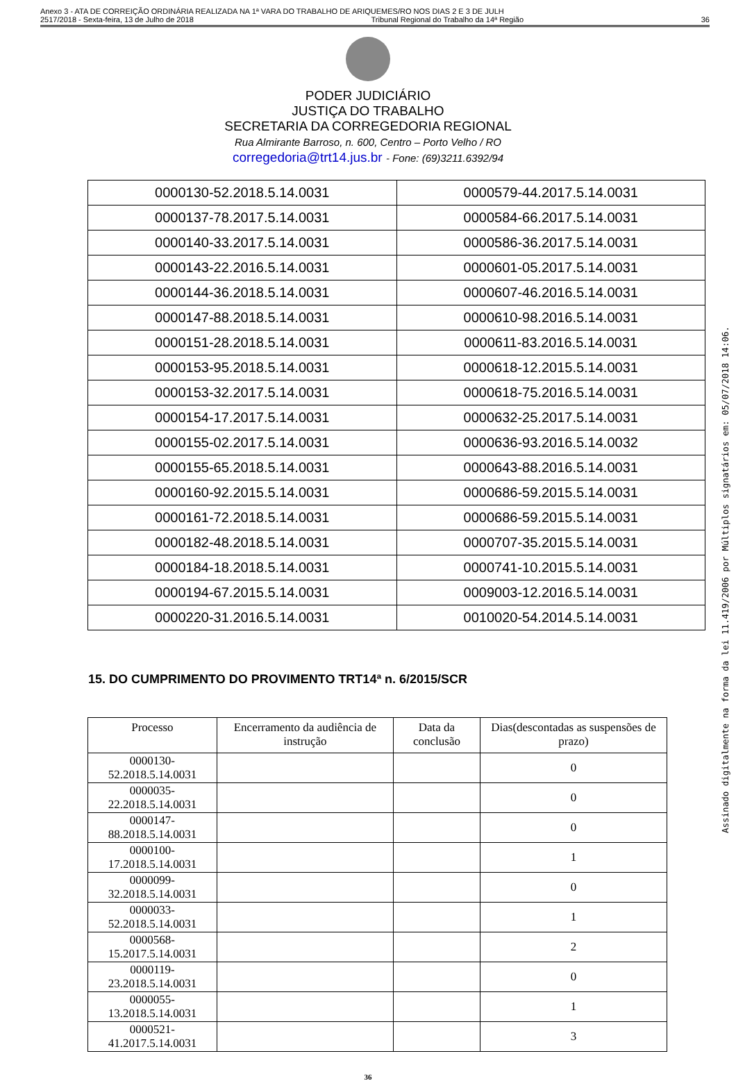Anexo 3 - ATA DE CORREIÇÃO ORDINÁRIA REALIZADA NA 1ª VARA DO TRABALHO DE ARIQUEMES/RO NOS DIAS 2 E 3 DE JULH
2517/2018 - Sexta-feira, 13 de Julho de 2018 Tribunal Regional do Trabalho da 14ª Região 36
PODER JUDICIÁRIO
JUSTIÇA DO TRABALHO
SECRETARIA DA CORREGEDORIA REGIONAL
Rua Almirante Barroso, n. 600, Centro – Porto Velho / RO
corregedoria@trt14.jus.br - Fone: (69)3211.6392/94
| 0000130-52.2018.5.14.0031 | 0000579-44.2017.5.14.0031 |
| 0000137-78.2017.5.14.0031 | 0000584-66.2017.5.14.0031 |
| 0000140-33.2017.5.14.0031 | 0000586-36.2017.5.14.0031 |
| 0000143-22.2016.5.14.0031 | 0000601-05.2017.5.14.0031 |
| 0000144-36.2018.5.14.0031 | 0000607-46.2016.5.14.0031 |
| 0000147-88.2018.5.14.0031 | 0000610-98.2016.5.14.0031 |
| 0000151-28.2018.5.14.0031 | 0000611-83.2016.5.14.0031 |
| 0000153-95.2018.5.14.0031 | 0000618-12.2015.5.14.0031 |
| 0000153-32.2017.5.14.0031 | 0000618-75.2016.5.14.0031 |
| 0000154-17.2017.5.14.0031 | 0000632-25.2017.5.14.0031 |
| 0000155-02.2017.5.14.0031 | 0000636-93.2016.5.14.0032 |
| 0000155-65.2018.5.14.0031 | 0000643-88.2016.5.14.0031 |
| 0000160-92.2015.5.14.0031 | 0000686-59.2015.5.14.0031 |
| 0000161-72.2018.5.14.0031 | 0000686-59.2015.5.14.0031 |
| 0000182-48.2018.5.14.0031 | 0000707-35.2015.5.14.0031 |
| 0000184-18.2018.5.14.0031 | 0000741-10.2015.5.14.0031 |
| 0000194-67.2015.5.14.0031 | 0009003-12.2016.5.14.0031 |
| 0000220-31.2016.5.14.0031 | 0010020-54.2014.5.14.0031 |
15. DO CUMPRIMENTO DO PROVIMENTO TRT14ª n. 6/2015/SCR
| Processo | Encerramento da audiência de instrução | Data da conclusão | Dias(descontadas as suspensões de prazo) |
| --- | --- | --- | --- |
| 0000130-52.2018.5.14.0031 | | | 0 |
| 0000035-22.2018.5.14.0031 | | | 0 |
| 0000147-88.2018.5.14.0031 | | | 0 |
| 0000100-17.2018.5.14.0031 | | | 1 |
| 0000099-32.2018.5.14.0031 | | | 0 |
| 0000033-52.2018.5.14.0031 | | | 1 |
| 0000568-15.2017.5.14.0031 | | | 2 |
| 0000119-23.2018.5.14.0031 | | | 0 |
| 0000055-13.2018.5.14.0031 | | | 1 |
| 0000521-41.2017.5.14.0031 | | | 3 |
36
Assinado digitalmente na forma da lei 11.419/2006 por Múltiplos signatários em: 05/07/2018 14:06.